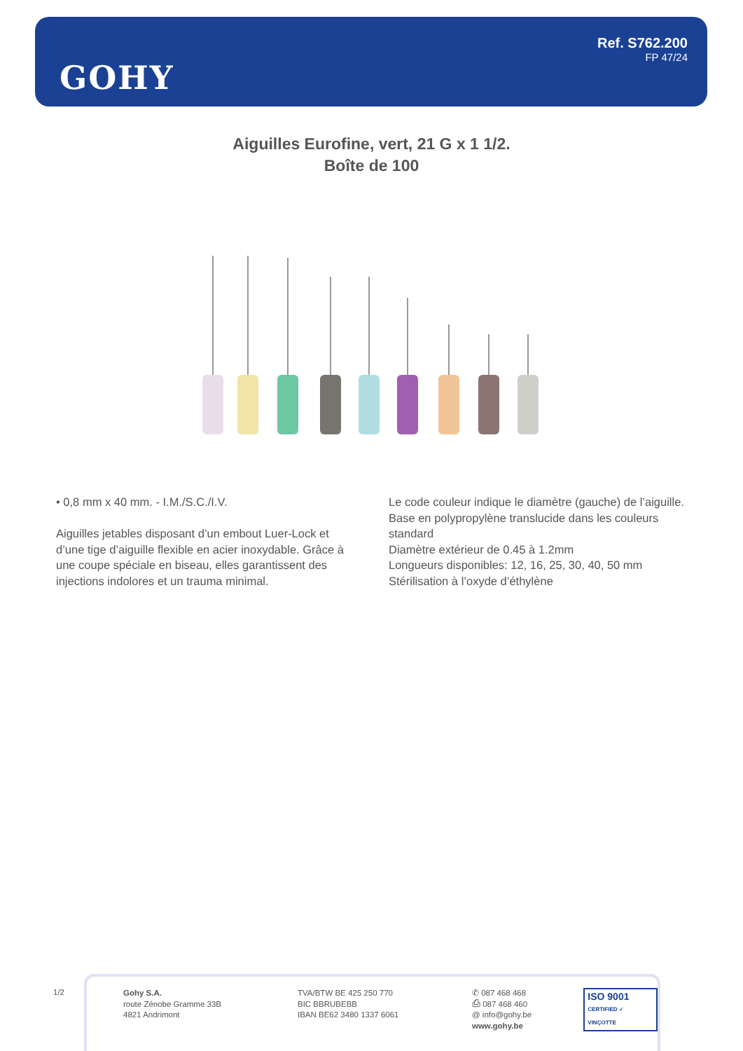GOHY
Ref. S762.200
FP 47/24
Aiguilles Eurofine, vert, 21 G x 1 1/2.
Boîte de 100
• 0,8 mm x 40 mm. - I.M./S.C./I.V.
Aiguilles jetables disposant d’un embout Luer-Lock et d’une tige d’aiguille flexible en acier inoxydable. Grâce à une coupe spéciale en biseau, elles garantissent des injections indolores et un trauma minimal.
Le code couleur indique le diamètre (gauche) de l’aiguille.
Base en polypropylène translucide dans les couleurs standard
Diamètre extérieur de 0.45 à 1.2mm
Longueurs disponibles: 12, 16, 25, 30, 40, 50 mm
Stérilisation à l’oxyde d’éthylène
1/2
Gohy S.A.
route Zénobe Gramme 33B
4821 Andrimont
TVA/BTW BE 425 250 770
BIC BBRUBEBB
IBAN BE62 3480 1337 6061
✆ 087 468 468
⎙ 087 468 460
@ info@gohy.be
www.gohy.be
ISO 9001
CERTIFIED ✓ VINÇOTTE